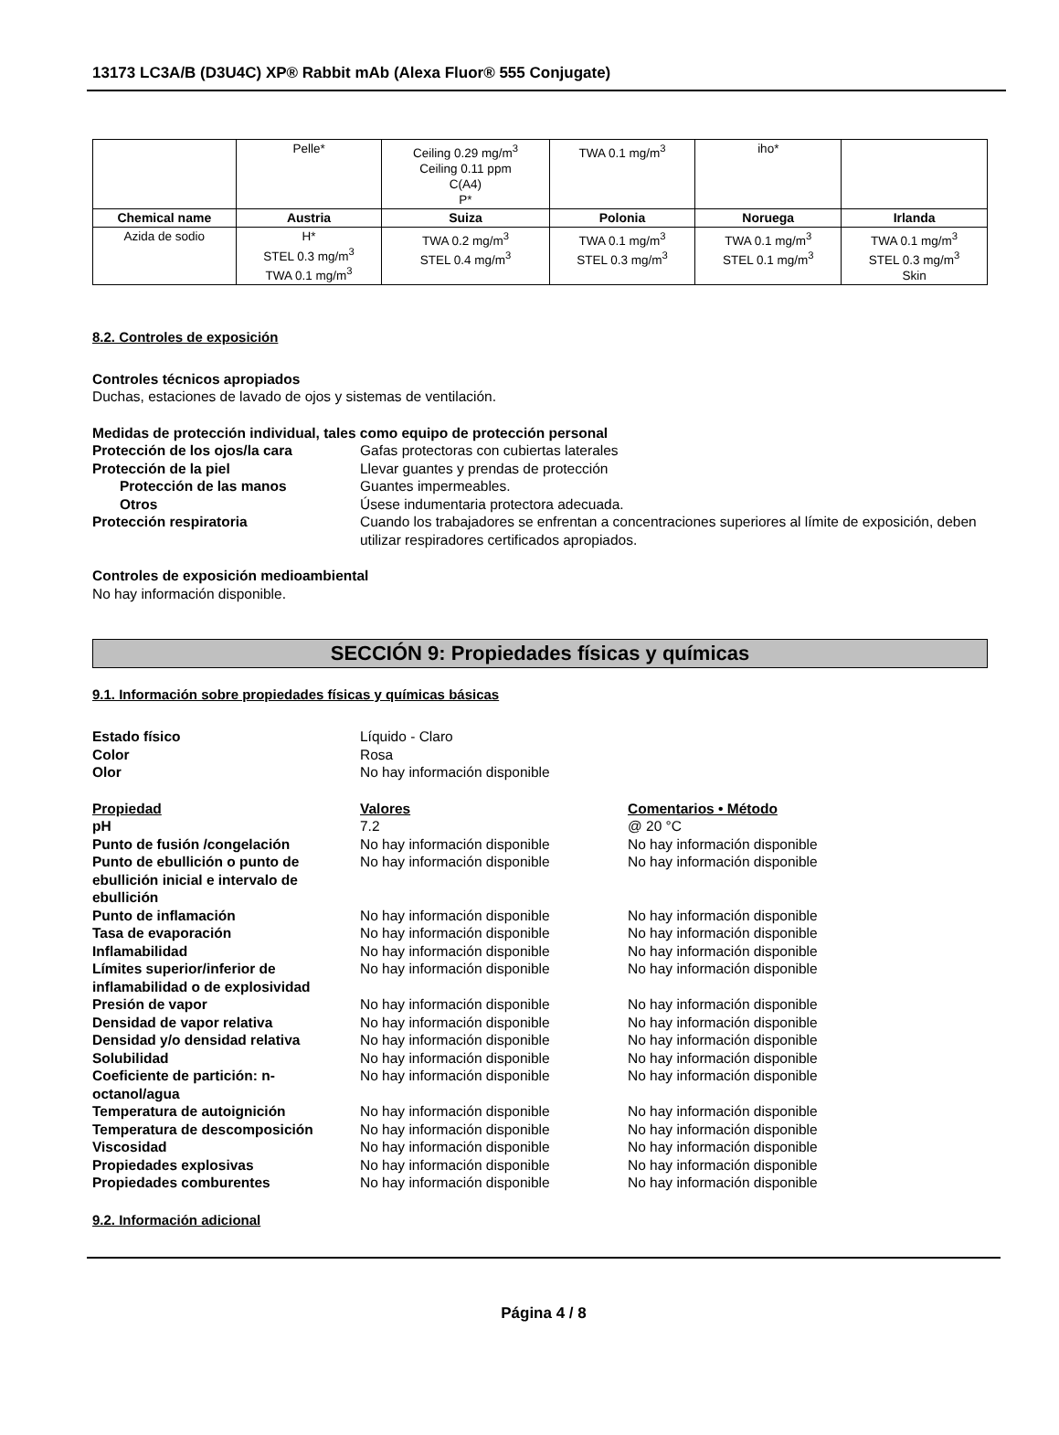13173 LC3A/B (D3U4C) XP® Rabbit mAb (Alexa Fluor® 555 Conjugate)
| | Pelle* | Ceiling 0.29 mg/m<sup>3</sup> Ceiling 0.11 ppm C(A4) P* | TWA 0.1 mg/m<sup>3</sup> | iho* | |
| Chemical name | Austria | Suiza | Polonia | Noruega | Irlanda |
| Azida de sodio | H* STEL 0.3 mg/m<sup>3</sup> TWA 0.1 mg/m<sup>3</sup> | TWA 0.2 mg/m<sup>3</sup> STEL 0.4 mg/m<sup>3</sup> | TWA 0.1 mg/m<sup>3</sup> STEL 0.3 mg/m<sup>3</sup> | TWA 0.1 mg/m<sup>3</sup> STEL 0.1 mg/m<sup>3</sup> | TWA 0.1 mg/m<sup>3</sup> STEL 0.3 mg/m<sup>3</sup> Skin |
8.2. Controles de exposición
Controles técnicos apropiados
Duchas, estaciones de lavado de ojos y sistemas de ventilación.
Medidas de protección individual, tales como equipo de protección personal
Protección de los ojos/la cara Gafas protectoras con cubiertas laterales Protección de la piel Llevar guantes y prendas de protección Protección de las manos Guantes impermeables. Otros Úsese indumentaria protectora adecuada. Protección respiratoria Cuando los trabajadores se enfrentan a concentraciones superiores al límite de exposición, deben utilizar respiradores certificados apropiados.
Controles de exposición medioambiental
No hay información disponible.
SECCIÓN 9: Propiedades físicas y químicas
9.1. Información sobre propiedades físicas y químicas básicas
Estado físico Líquido - Claro Color Rosa Olor No hay información disponible
Propiedad Valores Comentarios • Método pH 7.2 @ 20 °C Punto de fusión /congelación No hay información disponible No hay información disponible Punto de ebullición o punto de ebullición inicial e intervalo de ebullición No hay información disponible No hay información disponible Punto de inflamación No hay información disponible No hay información disponible Tasa de evaporación No hay información disponible No hay información disponible Inflamabilidad No hay información disponible No hay información disponible Límites superior/inferior de inflamabilidad o de explosividad No hay información disponible No hay información disponible Presión de vapor No hay información disponible No hay información disponible Densidad de vapor relativa No hay información disponible No hay información disponible Densidad y/o densidad relativa No hay información disponible No hay información disponible Solubilidad No hay información disponible No hay información disponible Coeficiente de partición: n-octanol/agua No hay información disponible No hay información disponible Temperatura de autoignición No hay información disponible No hay información disponible Temperatura de descomposición No hay información disponible No hay información disponible Viscosidad No hay información disponible No hay información disponible Propiedades explosivas No hay información disponible No hay información disponible Propiedades comburentes No hay información disponible No hay información disponible
9.2. Información adicional
Página 4 / 8